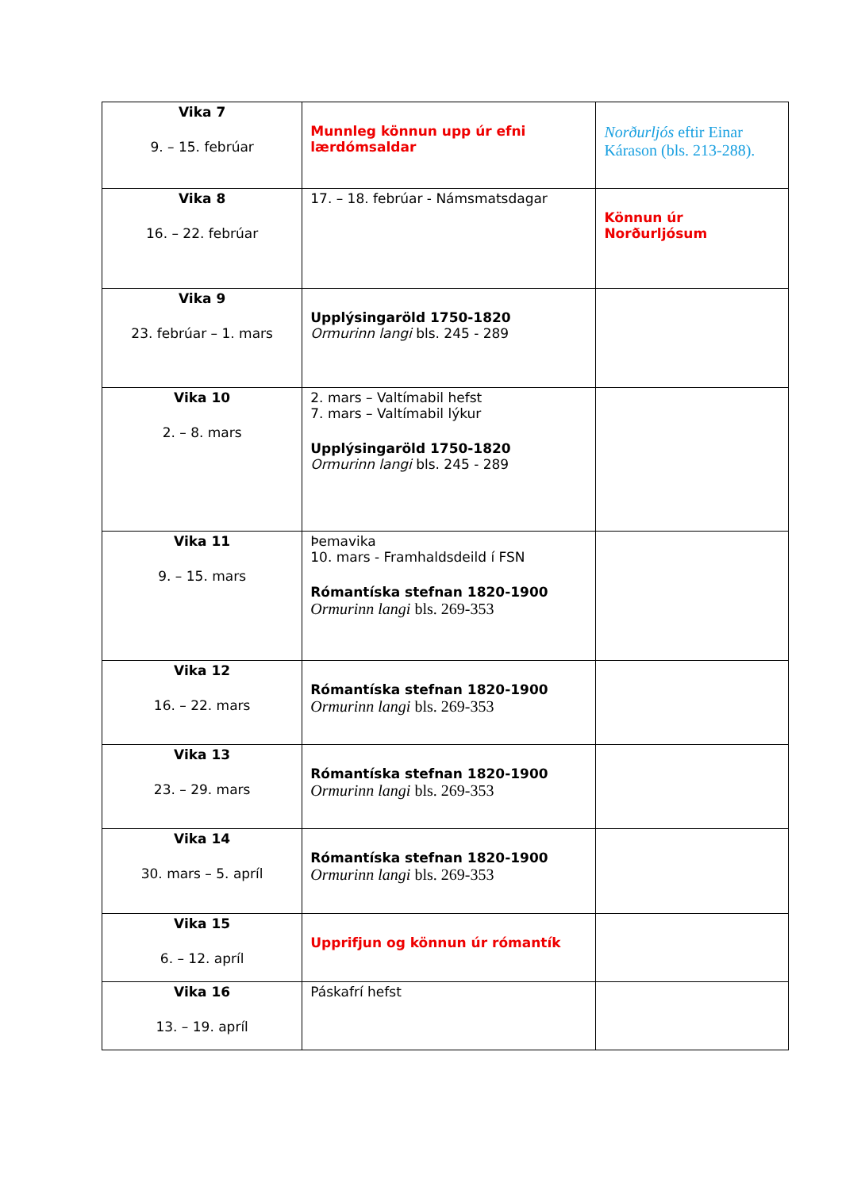| Vika 7 9. – 15. febrúar | Munnleg könnun upp úr efni lærdómsaldar | Norðurljós eftir Einar Kárason (bls. 213-288). |
| Vika 8 16. – 22. febrúar | 17. – 18. febrúar - Námsmatsdagar | Könnun úr Norðurljósum |
| Vika 9 23. febrúar – 1. mars | Upplýsingaröld 1750-1820 Ormurinn langi bls. 245 - 289 | |
| Vika 10 2. – 8. mars | 2. mars – Valtímabil hefst 7. mars – Valtímabil lýkur Upplýsingaröld 1750-1820 Ormurinn langi bls. 245 - 289 | |
| Vika 11 9. – 15. mars | Þemavika 10. mars - Framhaldsdeild í FSN Rómantíska stefnan 1820-1900 Ormurinn langi bls. 269-353 | |
| Vika 12 16. – 22. mars | Rómantíska stefnan 1820-1900 Ormurinn langi bls. 269-353 | |
| Vika 13 23. – 29. mars | Rómantíska stefnan 1820-1900 Ormurinn langi bls. 269-353 | |
| Vika 14 30. mars – 5. apríl | Rómantíska stefnan 1820-1900 Ormurinn langi bls. 269-353 | |
| Vika 15 6. – 12. apríl | Upprifjun og könnun úr rómantík | |
| Vika 16 13. – 19. apríl | Páskafrí hefst | |